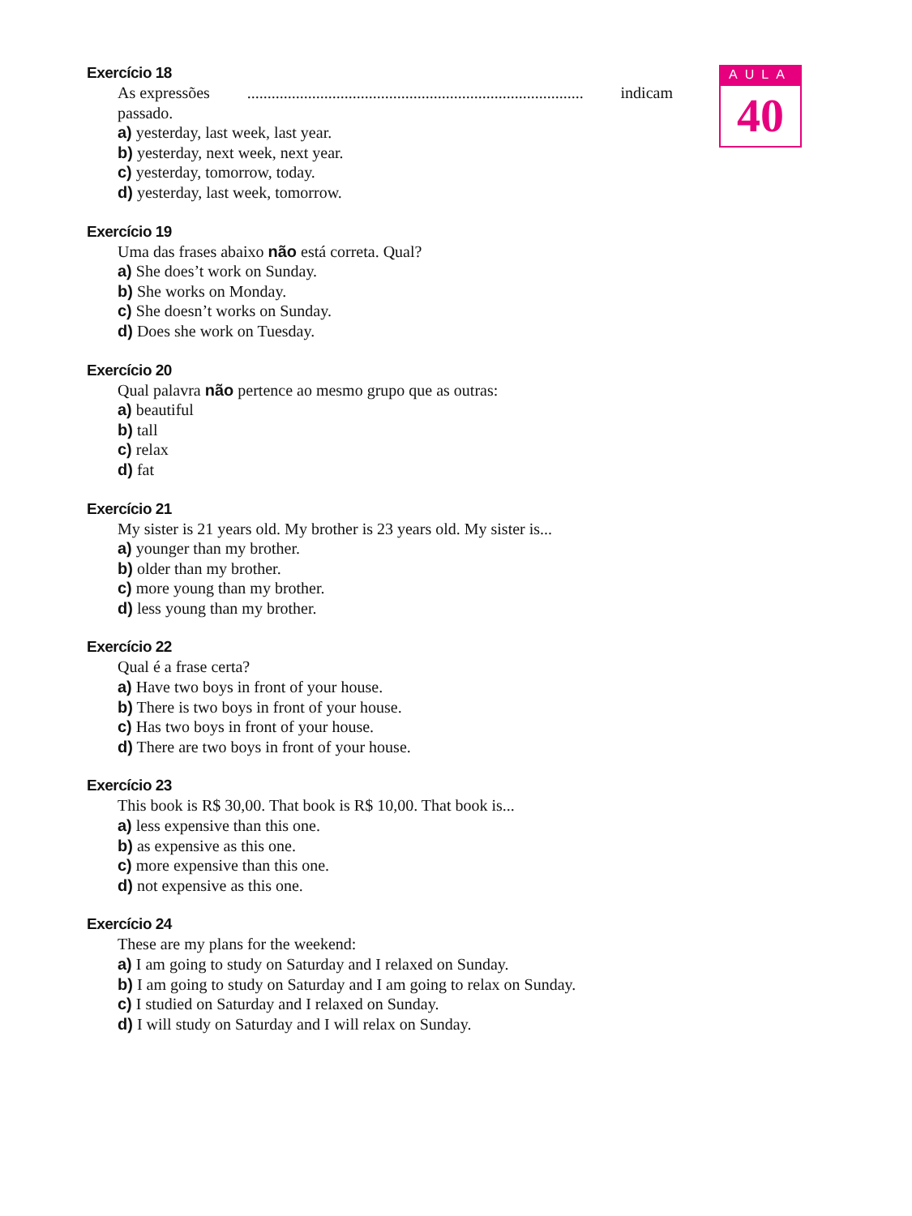Exercício 18
As expressões................................................................................... indicam
passado.
a) yesterday, last week, last year.
b) yesterday, next week, next year.
c) yesterday, tomorrow, today.
d) yesterday, last week, tomorrow.
Exercício 19
Uma das frases abaixo não está correta. Qual?
a) She does’t work on Sunday.
b) She works on Monday.
c) She doesn’t works on Sunday.
d) Does she work on Tuesday.
Exercício 20
Qual palavra não pertence ao mesmo grupo que as outras:
a) beautiful
b) tall
c) relax
d) fat
Exercício 21
My sister is 21 years old. My brother is 23 years old. My sister is...
a) younger than my brother.
b) older than my brother.
c) more young than my brother.
d) less young than my brother.
Exercício 22
Qual é a frase certa?
a) Have two boys in front of your house.
b) There is two boys in front of your house.
c) Has two boys in front of your house.
d) There are two boys in front of your house.
Exercício 23
This book is R$ 30,00. That book is R$ 10,00. That book is...
a) less expensive than this one.
b) as expensive as this one.
c) more expensive than this one.
d) not expensive as this one.
Exercício 24
These are my plans for the weekend:
a) I am going to study on Saturday and I relaxed on Sunday.
b) I am going to study on Saturday and I am going to relax on Sunday.
c) I studied on Saturday and I relaxed on Sunday.
d) I will study on Saturday and I will relax on Sunday.
AULA
40